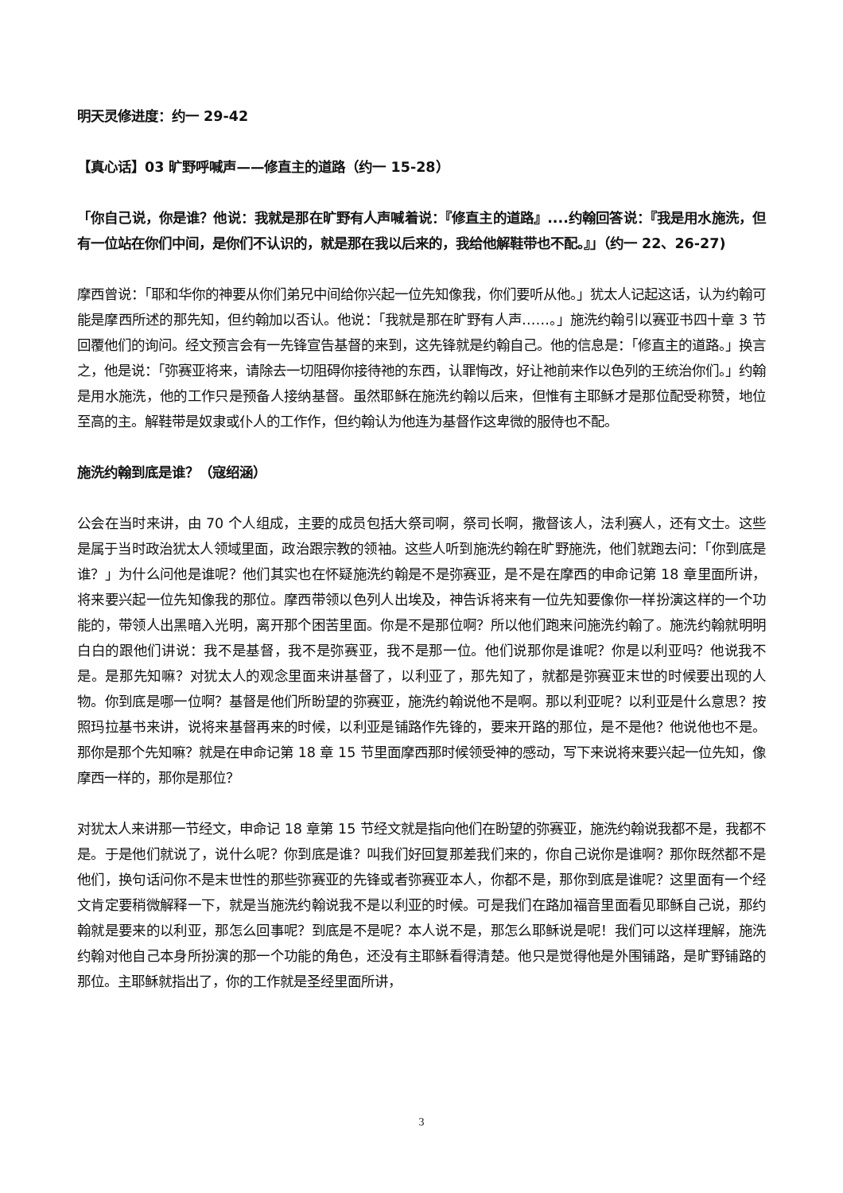明天灵修进度：约一 29-42
【真心话】03 旷野呼喊声——修直主的道路（约一 15-28）
「你自己说，你是谁？他说：我就是那在旷野有人声喊着说：『修直主的道路』....约翰回答说：『我是用水施洗，但有一位站在你们中间，是你们不认识的，就是那在我以后来的，我给他解鞋带也不配。』」（约一 22、26-27)
摩西曾说：「耶和华你的神要从你们弟兄中间给你兴起一位先知像我，你们要听从他。」犹太人记起这话，认为约翰可能是摩西所述的那先知，但约翰加以否认。他说：「我就是那在旷野有人声……。」施洗约翰引以赛亚书四十章 3 节回覆他们的询问。经文预言会有一先锋宣告基督的来到，这先锋就是约翰自己。他的信息是：「修直主的道路。」换言之，他是说：「弥赛亚将来，请除去一切阻碍你接待祂的东西，认罪悔改，好让祂前来作以色列的王统治你们。」约翰是用水施洗，他的工作只是预备人接纳基督。虽然耶稣在施洗约翰以后来，但惟有主耶稣才是那位配受称赞，地位至高的主。解鞋带是奴隶或仆人的工作作，但约翰认为他连为基督作这卑微的服侍也不配。
施洗约翰到底是谁？（寇绍涵）
公会在当时来讲，由 70 个人组成，主要的成员包括大祭司啊，祭司长啊，撒督该人，法利赛人，还有文士。这些是属于当时政治犹太人领域里面，政治跟宗教的领袖。这些人听到施洗约翰在旷野施洗，他们就跑去问：「你到底是谁？」为什么问他是谁呢？他们其实也在怀疑施洗约翰是不是弥赛亚，是不是在摩西的申命记第 18 章里面所讲，将来要兴起一位先知像我的那位。摩西带领以色列人出埃及，神告诉将来有一位先知要像你一样扮演这样的一个功能的，带领人出黑暗入光明，离开那个困苦里面。你是不是那位啊？所以他们跑来问施洗约翰了。施洗约翰就明明白白的跟他们讲说：我不是基督，我不是弥赛亚，我不是那一位。他们说那你是谁呢？你是以利亚吗？他说我不是。是那先知嘛？对犹太人的观念里面来讲基督了，以利亚了，那先知了，就都是弥赛亚末世的时候要出现的人物。你到底是哪一位啊？基督是他们所盼望的弥赛亚，施洗约翰说他不是啊。那以利亚呢？以利亚是什么意思？按照玛拉基书来讲，说将来基督再来的时候，以利亚是铺路作先锋的，要来开路的那位，是不是他？他说他也不是。那你是那个先知嘛？就是在申命记第 18 章 15 节里面摩西那时候领受神的感动，写下来说将来要兴起一位先知，像摩西一样的，那你是那位？
对犹太人来讲那一节经文，申命记 18 章第 15 节经文就是指向他们在盼望的弥赛亚，施洗约翰说我都不是，我都不是。于是他们就说了，说什么呢？你到底是谁？叫我们好回复那差我们来的，你自己说你是谁啊？那你既然都不是他们，换句话问你不是末世性的那些弥赛亚的先锋或者弥赛亚本人，你都不是，那你到底是谁呢？这里面有一个经文肯定要稍微解释一下，就是当施洗约翰说我不是以利亚的时候。可是我们在路加福音里面看见耶稣自己说，那约翰就是要来的以利亚，那怎么回事呢？到底是不是呢？本人说不是，那怎么耶稣说是呢！我们可以这样理解，施洗约翰对他自己本身所扮演的那一个功能的角色，还没有主耶稣看得清楚。他只是觉得他是外围铺路，是旷野铺路的那位。主耶稣就指出了，你的工作就是圣经里面所讲，
3